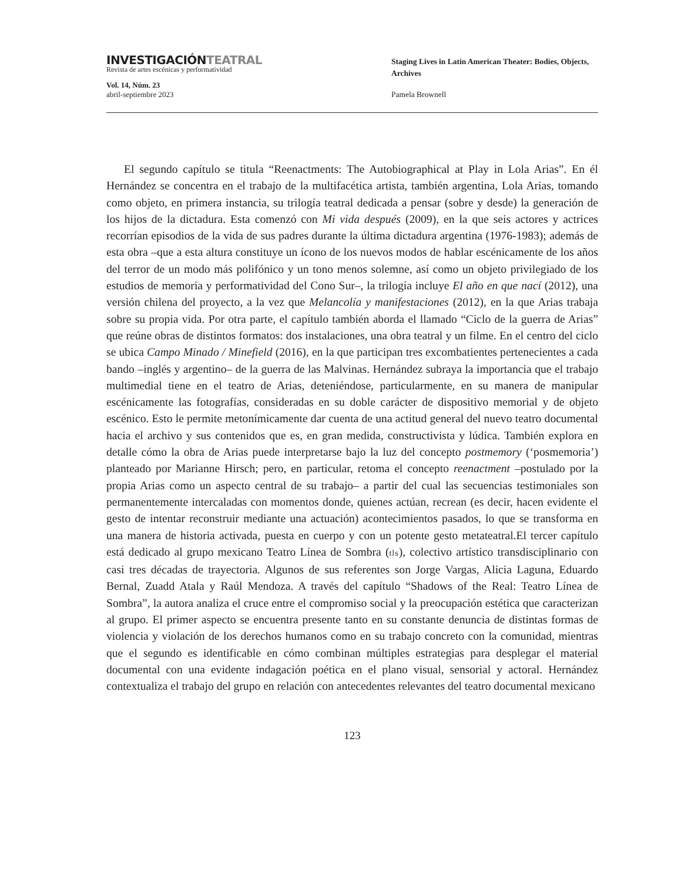INVESTIGACIÓNTEATRAL
Revista de artes escénicas y performatividad
Vol. 14, Núm. 23
abril-septiembre 2023
Staging Lives in Latin American Theater: Bodies, Objects, Archives
Pamela Brownell
El segundo capítulo se titula “Reenactments: The Autobiographical at Play in Lola Arias”. En él Hernández se concentra en el trabajo de la multifacética artista, también argentina, Lola Arias, tomando como objeto, en primera instancia, su trilogía teatral dedicada a pensar (sobre y desde) la generación de los hijos de la dictadura. Esta comenzó con Mi vida después (2009), en la que seis actores y actrices recorrían episodios de la vida de sus padres durante la última dictadura argentina (1976-1983); además de esta obra –que a esta altura constituye un ícono de los nuevos modos de hablar escénicamente de los años del terror de un modo más polifónico y un tono menos solemne, así como un objeto privilegiado de los estudios de memoria y performatividad del Cono Sur–, la trilogía incluye El año en que nací (2012), una versión chilena del proyecto, a la vez que Melancolía y manifestaciones (2012), en la que Arias trabaja sobre su propia vida. Por otra parte, el capítulo también aborda el llamado “Ciclo de la guerra de Arias” que reúne obras de distintos formatos: dos instalaciones, una obra teatral y un filme. En el centro del ciclo se ubica Campo Minado / Minefield (2016), en la que participan tres excombatientes pertenecientes a cada bando –inglés y argentino– de la guerra de las Malvinas. Hernández subraya la importancia que el trabajo multimedial tiene en el teatro de Arias, deteniéndose, particularmente, en su manera de manipular escénicamente las fotografías, consideradas en su doble carácter de dispositivo memorial y de objeto escénico. Esto le permite metonímicamente dar cuenta de una actitud general del nuevo teatro documental hacia el archivo y sus contenidos que es, en gran medida, constructivista y lúdica. También explora en detalle cómo la obra de Arias puede interpretarse bajo la luz del concepto postmemory (‘posmemoria’) planteado por Marianne Hirsch; pero, en particular, retoma el concepto reenactment –postulado por la propia Arias como un aspecto central de su trabajo– a partir del cual las secuencias testimoniales son permanentemente intercaladas con momentos donde, quienes actúan, recrean (es decir, hacen evidente el gesto de intentar reconstruir mediante una actuación) acontecimientos pasados, lo que se transforma en una manera de historia activada, puesta en cuerpo y con un potente gesto metateatral.El tercer capítulo está dedicado al grupo mexicano Teatro Línea de Sombra (tls), colectivo artístico transdisciplinario con casi tres décadas de trayectoria. Algunos de sus referentes son Jorge Vargas, Alicia Laguna, Eduardo Bernal, Zuadd Atala y Raúl Mendoza. A través del capítulo “Shadows of the Real: Teatro Línea de Sombra”, la autora analiza el cruce entre el compromiso social y la preocupación estética que caracterizan al grupo. El primer aspecto se encuentra presente tanto en su constante denuncia de distintas formas de violencia y violación de los derechos humanos como en su trabajo concreto con la comunidad, mientras que el segundo es identificable en cómo combinan múltiples estrategias para desplegar el material documental con una evidente indagación poética en el plano visual, sensorial y actoral. Hernández contextualiza el trabajo del grupo en relación con antecedentes relevantes del teatro documental mexicano
123